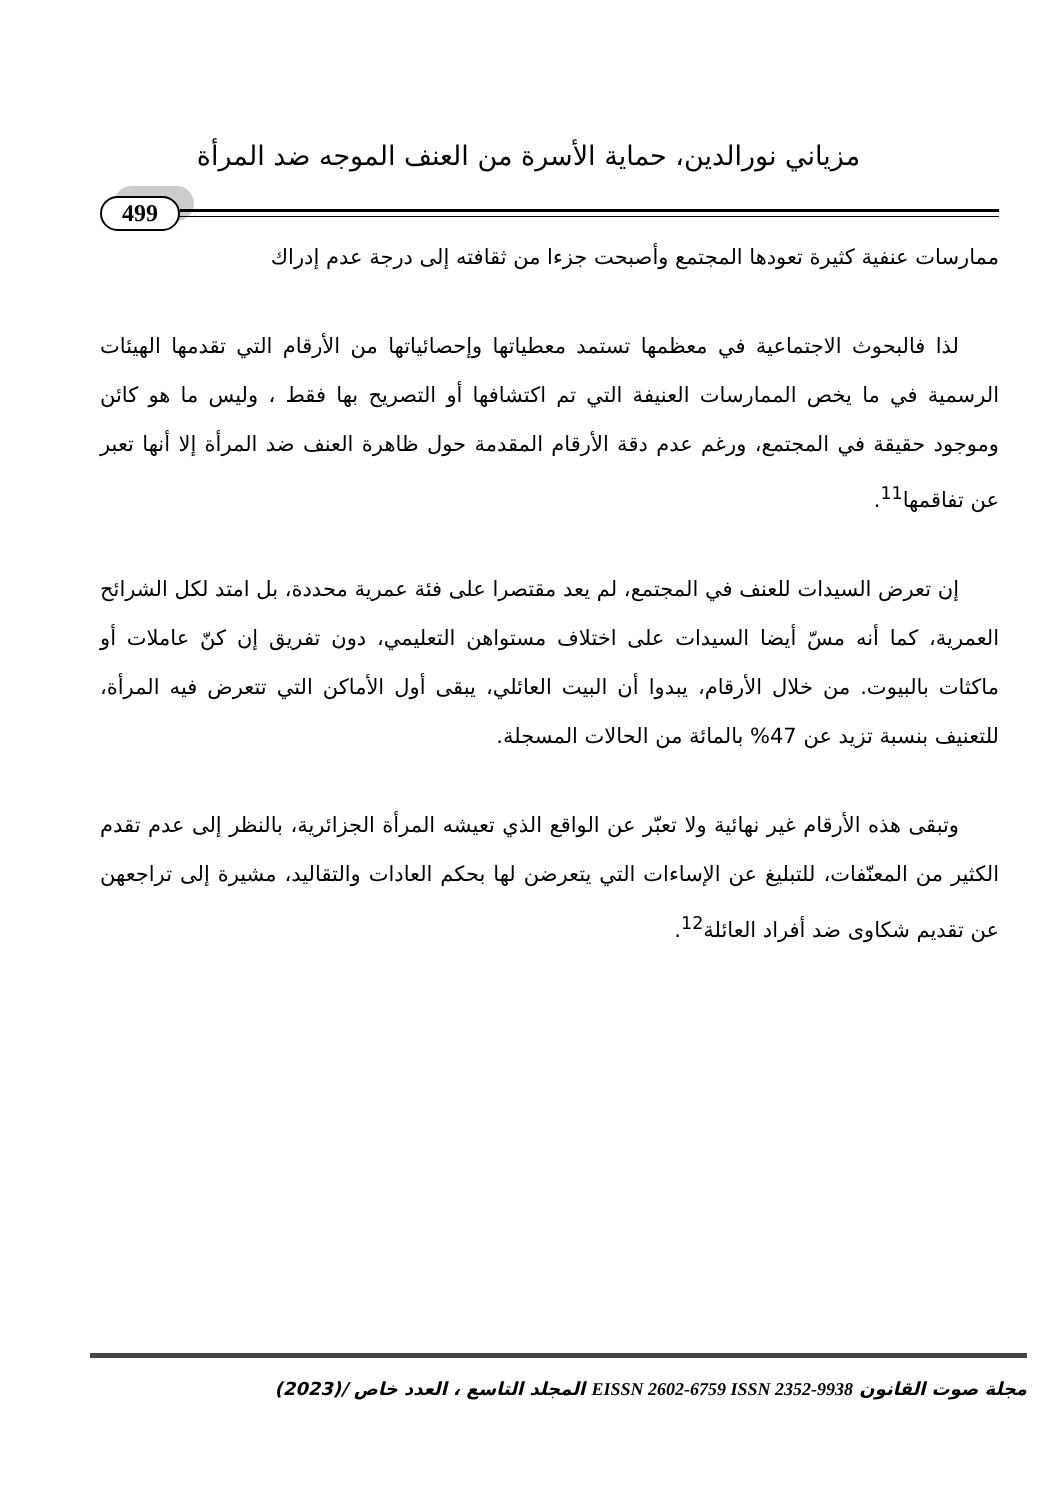مزياني نورالدين، حماية الأسرة من العنف الموجه ضد المرأة
499
ممارسات عنفية كثيرة تعودها المجتمع وأصبحت جزءا من ثقافته إلى درجة عدم إدراك
لذا فالبحوث الاجتماعية في معظمها تستمد معطياتها وإحصائياتها من الأرقام التي تقدمها الهيئات الرسمية في ما يخص الممارسات العنيفة التي تم اكتشافها أو التصريح بها فقط ، وليس ما هو كائن وموجود حقيقة في المجتمع، ورغم عدم دقة الأرقام المقدمة حول ظاهرة العنف ضد المرأة إلا أنها تعبر عن تفاقمها<sup>11</sup>.
إن تعرض السيدات للعنف في المجتمع، لم يعد مقتصرا على فئة عمرية محددة، بل امتد لكل الشرائح العمرية، كما أنه مسّ أيضا السيدات على اختلاف مستواهن التعليمي، دون تفريق إن كنّ عاملات أو ماكثات بالبيوت. من خلال الأرقام، يبدوا أن البيت العائلي، يبقى أول الأماكن التي تتعرض فيه المرأة، للتعنيف بنسبة تزيد عن 47% بالمائة من الحالات المسجلة.
وتبقى هذه الأرقام غير نهائية ولا تعبّر عن الواقع الذي تعيشه المرأة الجزائرية، بالنظر إلى عدم تقدم الكثير من المعنّفات، للتبليغ عن الإساءات التي يتعرضن لها بحكم العادات والتقاليد، مشيرة إلى تراجعهن عن تقديم شكاوى ضد أفراد العائلة<sup>12</sup>.
مجلة صوت القانون EISSN 2602-6759 ISSN 2352-9938 المجلد التاسع ، العدد خاص /(2023)